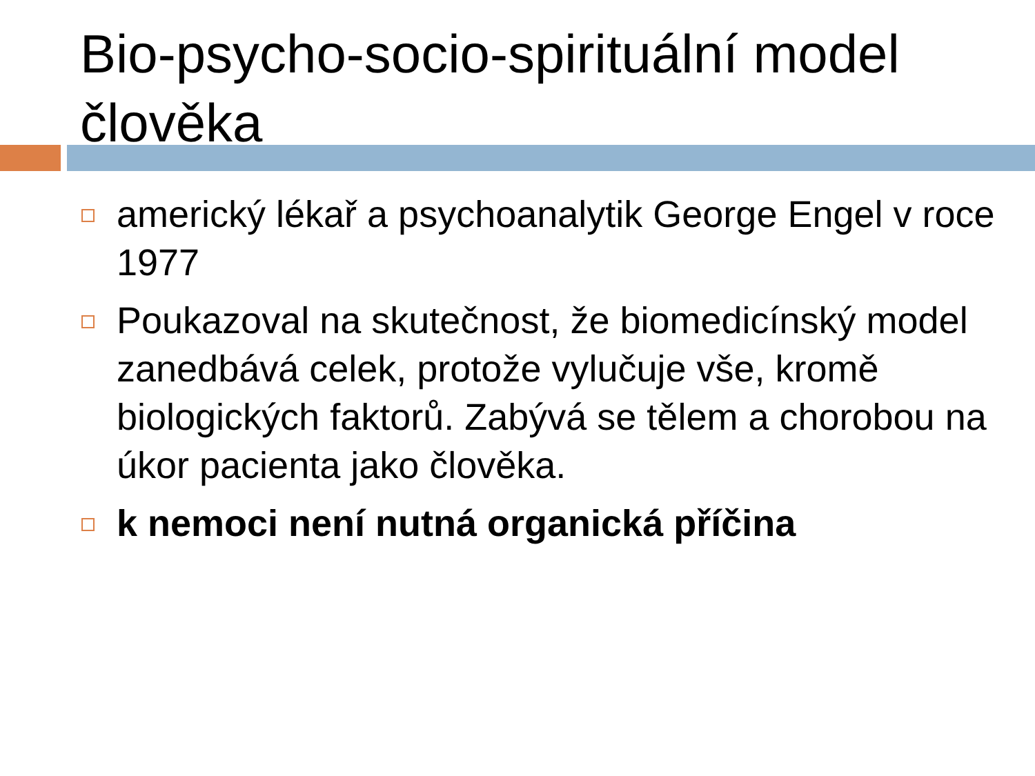Bio-psycho-socio-spirituální model člověka
americký lékař a psychoanalytik George Engel v roce 1977
Poukazoval na skutečnost, že biomedicínský model zanedbává celek, protože vylučuje vše, kromě biologických faktorů. Zabývá se tělem a chorobou na úkor pacienta jako člověka.
k nemoci není nutná organická příčina